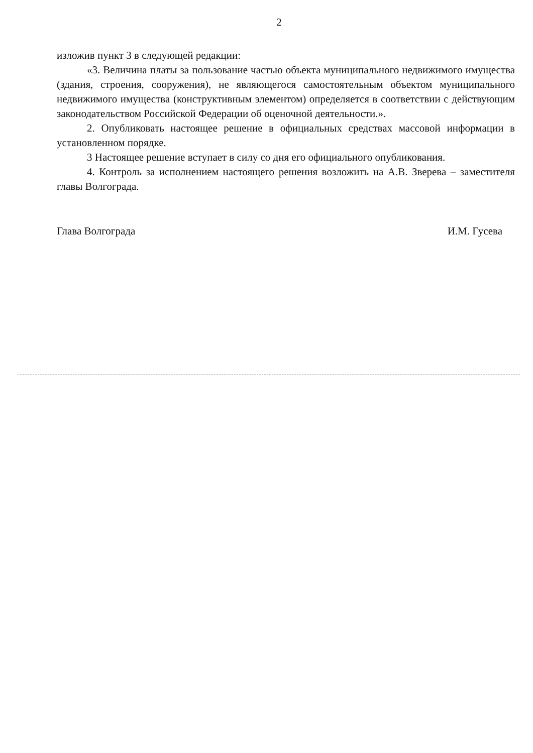2
изложив пункт 3 в следующей редакции:
«3. Величина платы за пользование частью объекта муниципального недвижимого имущества (здания, строения, сооружения), не являющегося самостоятельным объектом муниципального недвижимого имущества (конструктивным элементом) определяется в соответствии с действующим законодательством Российской Федерации об оценочной деятельности.».
2. Опубликовать настоящее решение в официальных средствах массовой информации в установленном порядке.
3 Настоящее решение вступает в силу со дня его официального опубликования.
4. Контроль за исполнением настоящего решения возложить на А.В. Зверева – заместителя главы Волгограда.
Глава Волгограда И.М. Гусева